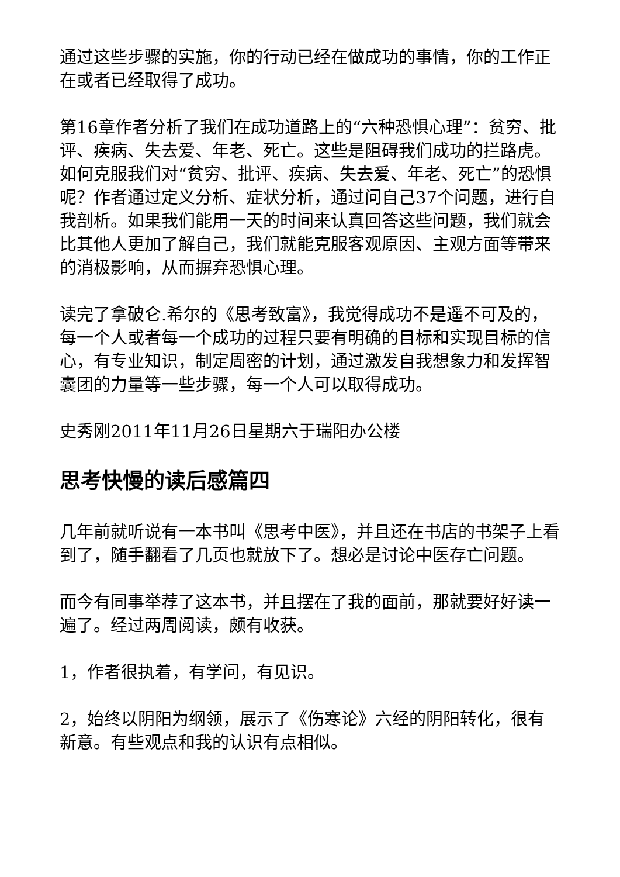通过这些步骤的实施，你的行动已经在做成功的事情，你的工作正在或者已经取得了成功。
第16章作者分析了我们在成功道路上的“六种恐惧心理”：贫穷、批评、疾病、失去爱、年老、死亡。这些是阻碍我们成功的拦路虎。如何克服我们对“贫穷、批评、疾病、失去爱、年老、死亡”的恐惧呢？作者通过定义分析、症状分析，通过问自己37个问题，进行自我剖析。如果我们能用一天的时间来认真回答这些问题，我们就会比其他人更加了解自己，我们就能克服客观原因、主观方面等带来的消极影响，从而摒弃恐惧心理。
读完了拿破仑.希尔的《思考致富》，我觉得成功不是遥不可及的，每一个人或者每一个成功的过程只要有明确的目标和实现目标的信心，有专业知识，制定周密的计划，通过激发自我想象力和发挥智囊团的力量等一些步骤，每一个人可以取得成功。
史秀刚2011年11月26日星期六于瑞阳办公楼
思考快慢的读后感篇四
几年前就听说有一本书叫《思考中医》，并且还在书店的书架子上看到了，随手翻看了几页也就放下了。想必是讨论中医存亡问题。
而今有同事举荐了这本书，并且摆在了我的面前，那就要好好读一遍了。经过两周阅读，颇有收获。
1，作者很执着，有学问，有见识。
2，始终以阴阳为纲领，展示了《伤寒论》六经的阴阳转化，很有新意。有些观点和我的认识有点相似。